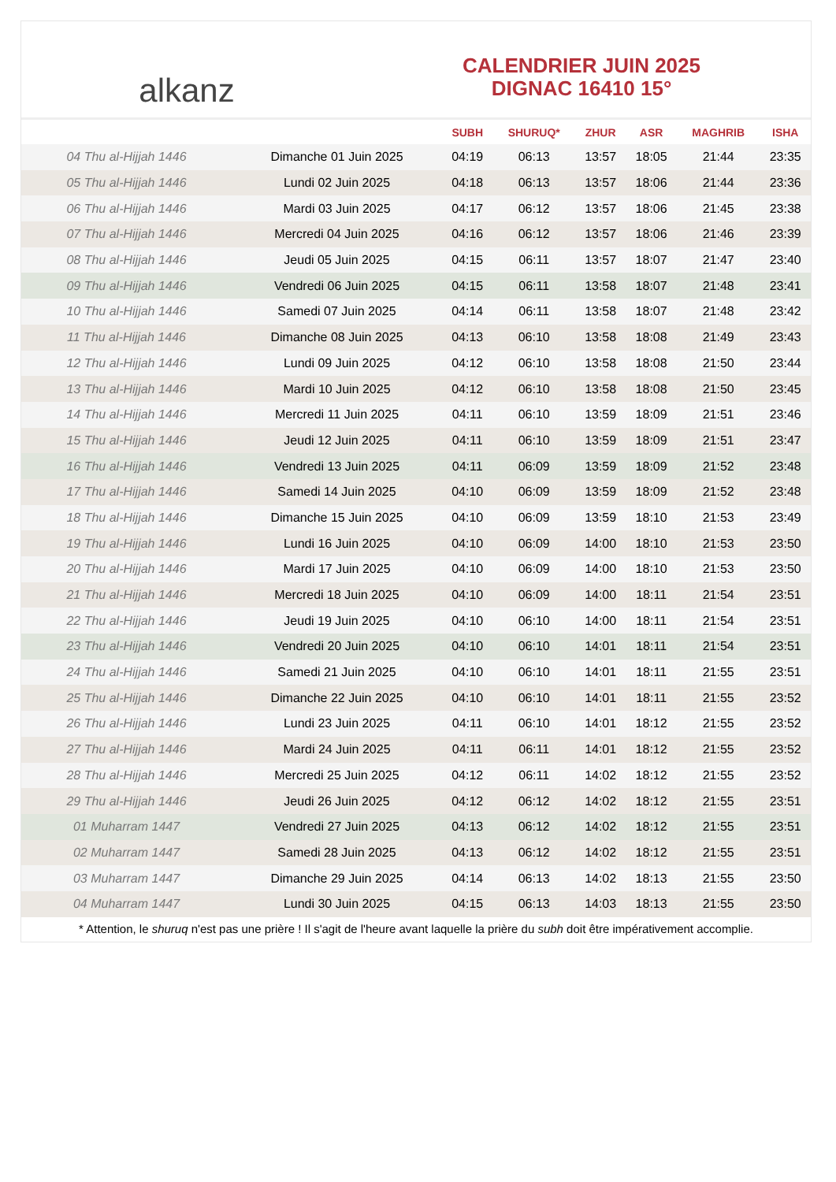alkanz
CALENDRIER JUIN 2025
DIGNAC 16410 15°
| | | SUBH | SHURUQ* | ZHUR | ASR | MAGHRIB | ISHA |
| --- | --- | --- | --- | --- | --- | --- | --- |
| 04 Thu al-Hijjah 1446 | Dimanche 01 Juin 2025 | 04:19 | 06:13 | 13:57 | 18:05 | 21:44 | 23:35 |
| 05 Thu al-Hijjah 1446 | Lundi 02 Juin 2025 | 04:18 | 06:13 | 13:57 | 18:06 | 21:44 | 23:36 |
| 06 Thu al-Hijjah 1446 | Mardi 03 Juin 2025 | 04:17 | 06:12 | 13:57 | 18:06 | 21:45 | 23:38 |
| 07 Thu al-Hijjah 1446 | Mercredi 04 Juin 2025 | 04:16 | 06:12 | 13:57 | 18:06 | 21:46 | 23:39 |
| 08 Thu al-Hijjah 1446 | Jeudi 05 Juin 2025 | 04:15 | 06:11 | 13:57 | 18:07 | 21:47 | 23:40 |
| 09 Thu al-Hijjah 1446 | Vendredi 06 Juin 2025 | 04:15 | 06:11 | 13:58 | 18:07 | 21:48 | 23:41 |
| 10 Thu al-Hijjah 1446 | Samedi 07 Juin 2025 | 04:14 | 06:11 | 13:58 | 18:07 | 21:48 | 23:42 |
| 11 Thu al-Hijjah 1446 | Dimanche 08 Juin 2025 | 04:13 | 06:10 | 13:58 | 18:08 | 21:49 | 23:43 |
| 12 Thu al-Hijjah 1446 | Lundi 09 Juin 2025 | 04:12 | 06:10 | 13:58 | 18:08 | 21:50 | 23:44 |
| 13 Thu al-Hijjah 1446 | Mardi 10 Juin 2025 | 04:12 | 06:10 | 13:58 | 18:08 | 21:50 | 23:45 |
| 14 Thu al-Hijjah 1446 | Mercredi 11 Juin 2025 | 04:11 | 06:10 | 13:59 | 18:09 | 21:51 | 23:46 |
| 15 Thu al-Hijjah 1446 | Jeudi 12 Juin 2025 | 04:11 | 06:10 | 13:59 | 18:09 | 21:51 | 23:47 |
| 16 Thu al-Hijjah 1446 | Vendredi 13 Juin 2025 | 04:11 | 06:09 | 13:59 | 18:09 | 21:52 | 23:48 |
| 17 Thu al-Hijjah 1446 | Samedi 14 Juin 2025 | 04:10 | 06:09 | 13:59 | 18:09 | 21:52 | 23:48 |
| 18 Thu al-Hijjah 1446 | Dimanche 15 Juin 2025 | 04:10 | 06:09 | 13:59 | 18:10 | 21:53 | 23:49 |
| 19 Thu al-Hijjah 1446 | Lundi 16 Juin 2025 | 04:10 | 06:09 | 14:00 | 18:10 | 21:53 | 23:50 |
| 20 Thu al-Hijjah 1446 | Mardi 17 Juin 2025 | 04:10 | 06:09 | 14:00 | 18:10 | 21:53 | 23:50 |
| 21 Thu al-Hijjah 1446 | Mercredi 18 Juin 2025 | 04:10 | 06:09 | 14:00 | 18:11 | 21:54 | 23:51 |
| 22 Thu al-Hijjah 1446 | Jeudi 19 Juin 2025 | 04:10 | 06:10 | 14:00 | 18:11 | 21:54 | 23:51 |
| 23 Thu al-Hijjah 1446 | Vendredi 20 Juin 2025 | 04:10 | 06:10 | 14:01 | 18:11 | 21:54 | 23:51 |
| 24 Thu al-Hijjah 1446 | Samedi 21 Juin 2025 | 04:10 | 06:10 | 14:01 | 18:11 | 21:55 | 23:51 |
| 25 Thu al-Hijjah 1446 | Dimanche 22 Juin 2025 | 04:10 | 06:10 | 14:01 | 18:11 | 21:55 | 23:52 |
| 26 Thu al-Hijjah 1446 | Lundi 23 Juin 2025 | 04:11 | 06:10 | 14:01 | 18:12 | 21:55 | 23:52 |
| 27 Thu al-Hijjah 1446 | Mardi 24 Juin 2025 | 04:11 | 06:11 | 14:01 | 18:12 | 21:55 | 23:52 |
| 28 Thu al-Hijjah 1446 | Mercredi 25 Juin 2025 | 04:12 | 06:11 | 14:02 | 18:12 | 21:55 | 23:52 |
| 29 Thu al-Hijjah 1446 | Jeudi 26 Juin 2025 | 04:12 | 06:12 | 14:02 | 18:12 | 21:55 | 23:51 |
| 01 Muharram 1447 | Vendredi 27 Juin 2025 | 04:13 | 06:12 | 14:02 | 18:12 | 21:55 | 23:51 |
| 02 Muharram 1447 | Samedi 28 Juin 2025 | 04:13 | 06:12 | 14:02 | 18:12 | 21:55 | 23:51 |
| 03 Muharram 1447 | Dimanche 29 Juin 2025 | 04:14 | 06:13 | 14:02 | 18:13 | 21:55 | 23:50 |
| 04 Muharram 1447 | Lundi 30 Juin 2025 | 04:15 | 06:13 | 14:03 | 18:13 | 21:55 | 23:50 |
* Attention, le shuruq n'est pas une prière ! Il s'agit de l'heure avant laquelle la prière du subh doit être impérativement accomplie.